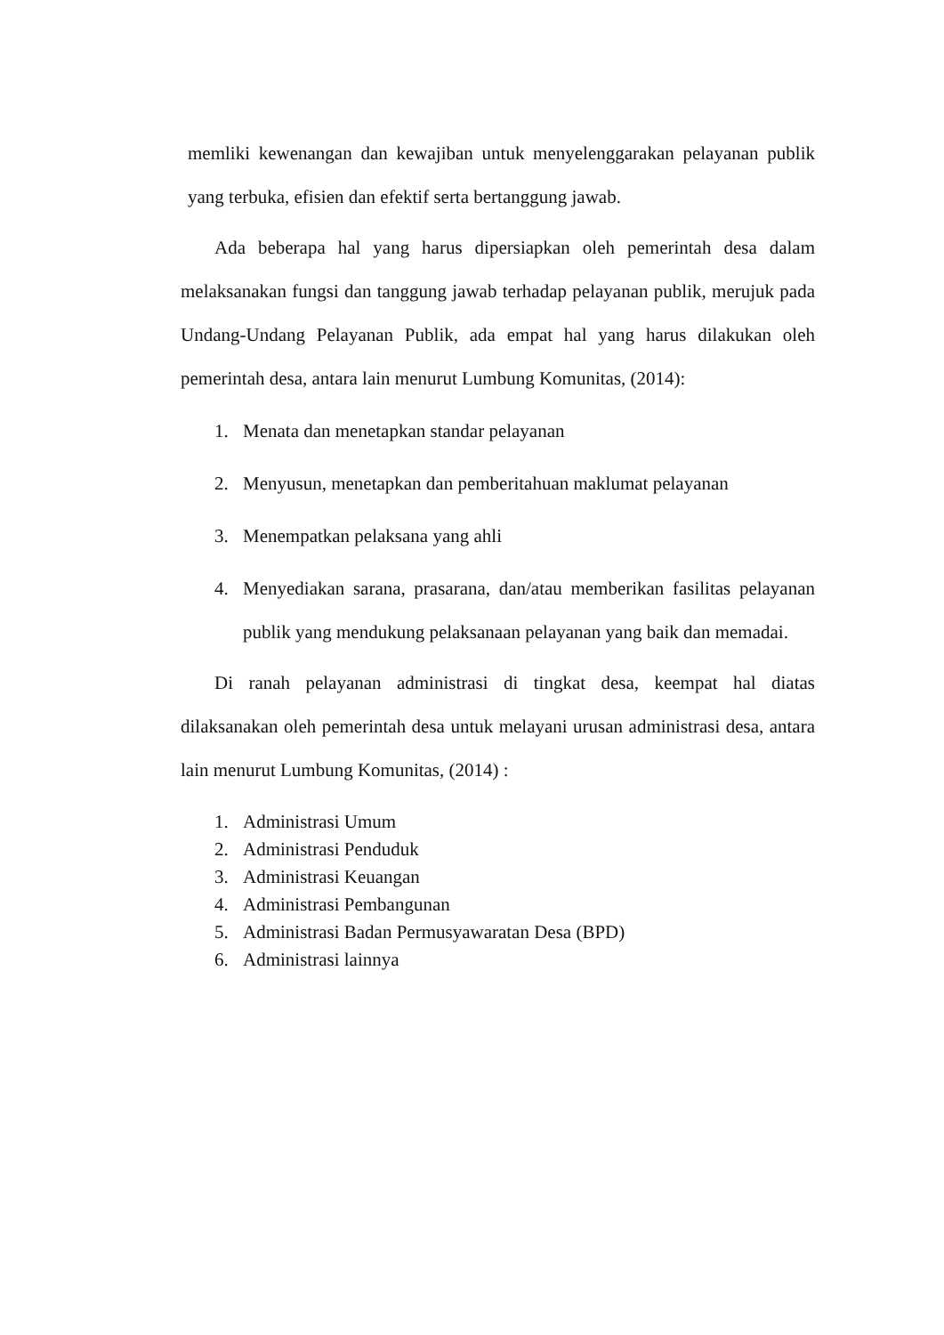memliki kewenangan dan kewajiban untuk menyelenggarakan pelayanan publik yang terbuka, efisien dan efektif serta bertanggung jawab.
Ada beberapa hal yang harus dipersiapkan oleh pemerintah desa dalam melaksanakan fungsi dan tanggung jawab terhadap pelayanan publik, merujuk pada Undang-Undang Pelayanan Publik, ada empat hal yang harus dilakukan oleh pemerintah desa, antara lain menurut Lumbung Komunitas, (2014):
1. Menata dan menetapkan standar pelayanan
2. Menyusun, menetapkan dan pemberitahuan maklumat pelayanan
3. Menempatkan pelaksana yang ahli
4. Menyediakan sarana, prasarana, dan/atau memberikan fasilitas pelayanan publik yang mendukung pelaksanaan pelayanan yang baik dan memadai.
Di ranah pelayanan administrasi di tingkat desa, keempat hal diatas dilaksanakan oleh pemerintah desa untuk melayani urusan administrasi desa, antara lain menurut Lumbung Komunitas, (2014) :
1. Administrasi Umum
2. Administrasi Penduduk
3. Administrasi Keuangan
4. Administrasi Pembangunan
5. Administrasi Badan Permusyawaratan Desa (BPD)
6. Administrasi lainnya